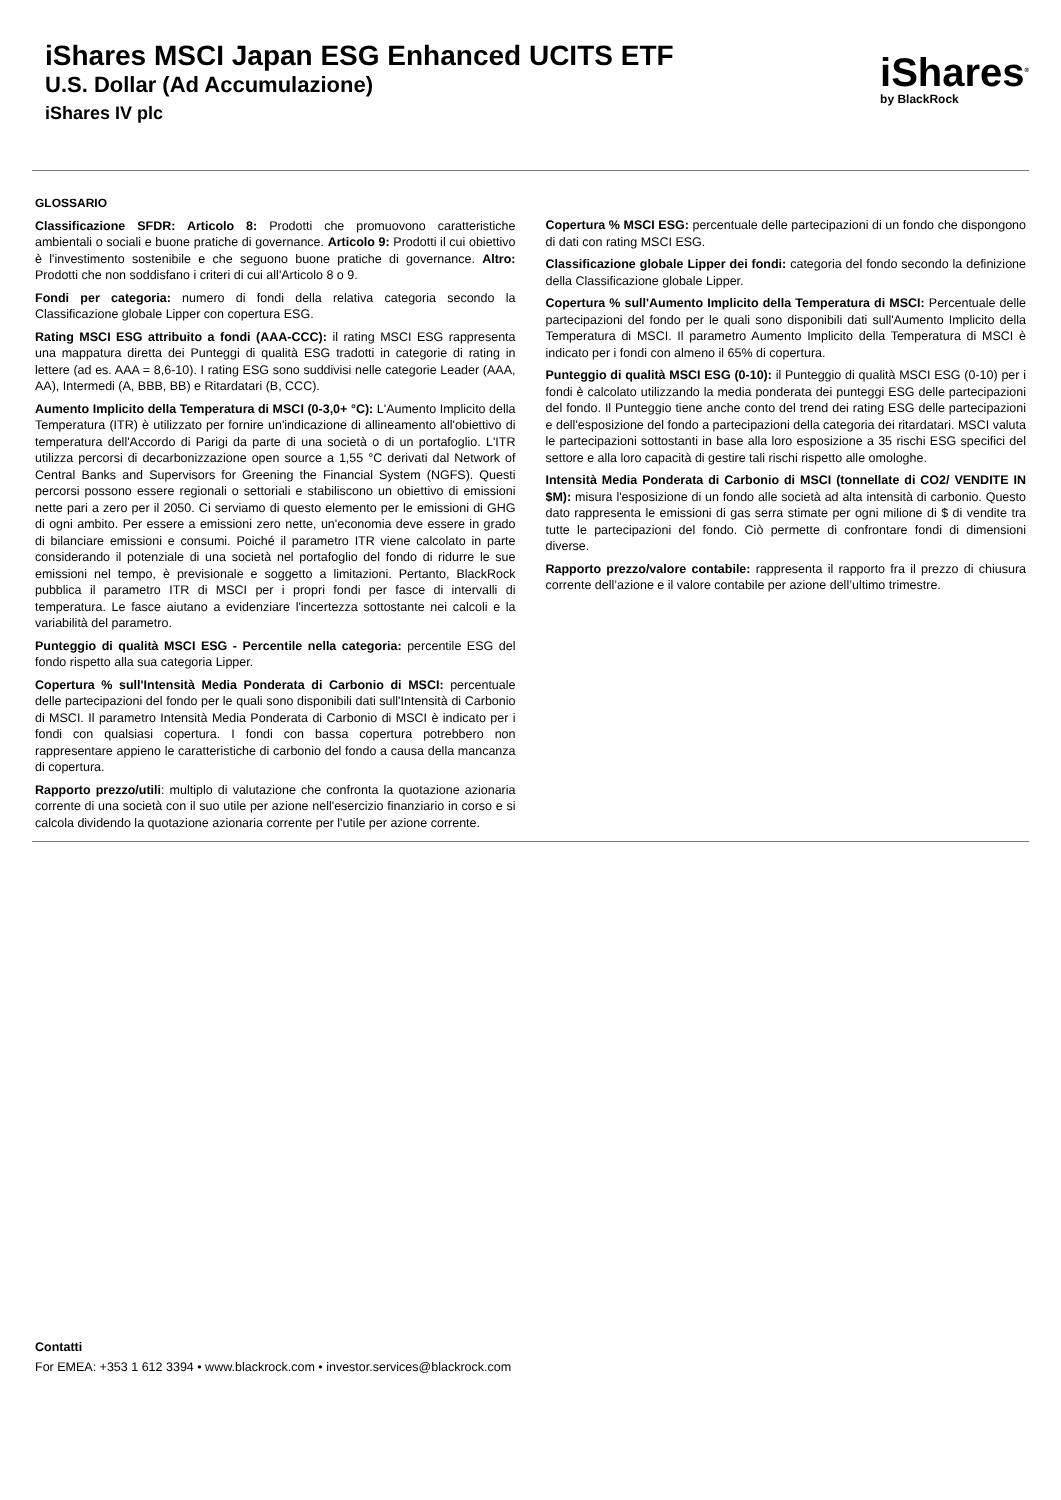iShares MSCI Japan ESG Enhanced UCITS ETF
U.S. Dollar (Ad Accumulazione)
iShares IV plc
iShares<sup>®</sup>
by BlackRock
GLOSSARIO
Classificazione SFDR: Articolo 8: Prodotti che promuovono caratteristiche ambientali o sociali e buone pratiche di governance. Articolo 9: Prodotti il cui obiettivo è l'investimento sostenibile e che seguono buone pratiche di governance. Altro: Prodotti che non soddisfano i criteri di cui all'Articolo 8 o 9.
Fondi per categoria: numero di fondi della relativa categoria secondo la Classificazione globale Lipper con copertura ESG.
Rating MSCI ESG attribuito a fondi (AAA-CCC): il rating MSCI ESG rappresenta una mappatura diretta dei Punteggi di qualità ESG tradotti in categorie di rating in lettere (ad es. AAA = 8,6-10). I rating ESG sono suddivisi nelle categorie Leader (AAA, AA), Intermedi (A, BBB, BB) e Ritardatari (B, CCC).
Aumento Implicito della Temperatura di MSCI (0-3,0+ °C): L'Aumento Implicito della Temperatura (ITR) è utilizzato per fornire un'indicazione di allineamento all'obiettivo di temperatura dell'Accordo di Parigi da parte di una società o di un portafoglio. L'ITR utilizza percorsi di decarbonizzazione open source a 1,55 °C derivati dal Network of Central Banks and Supervisors for Greening the Financial System (NGFS). Questi percorsi possono essere regionali o settoriali e stabiliscono un obiettivo di emissioni nette pari a zero per il 2050. Ci serviamo di questo elemento per le emissioni di GHG di ogni ambito. Per essere a emissioni zero nette, un'economia deve essere in grado di bilanciare emissioni e consumi. Poiché il parametro ITR viene calcolato in parte considerando il potenziale di una società nel portafoglio del fondo di ridurre le sue emissioni nel tempo, è previsionale e soggetto a limitazioni. Pertanto, BlackRock pubblica il parametro ITR di MSCI per i propri fondi per fasce di intervalli di temperatura. Le fasce aiutano a evidenziare l'incertezza sottostante nei calcoli e la variabilità del parametro.
Punteggio di qualità MSCI ESG - Percentile nella categoria: percentile ESG del fondo rispetto alla sua categoria Lipper.
Copertura % sull'Intensità Media Ponderata di Carbonio di MSCI: percentuale delle partecipazioni del fondo per le quali sono disponibili dati sull'Intensità di Carbonio di MSCI. Il parametro Intensità Media Ponderata di Carbonio di MSCI è indicato per i fondi con qualsiasi copertura. I fondi con bassa copertura potrebbero non rappresentare appieno le caratteristiche di carbonio del fondo a causa della mancanza di copertura.
Rapporto prezzo/utili: multiplo di valutazione che confronta la quotazione azionaria corrente di una società con il suo utile per azione nell'esercizio finanziario in corso e si calcola dividendo la quotazione azionaria corrente per l'utile per azione corrente.
Copertura % MSCI ESG: percentuale delle partecipazioni di un fondo che dispongono di dati con rating MSCI ESG.
Classificazione globale Lipper dei fondi: categoria del fondo secondo la definizione della Classificazione globale Lipper.
Copertura % sull'Aumento Implicito della Temperatura di MSCI: Percentuale delle partecipazioni del fondo per le quali sono disponibili dati sull'Aumento Implicito della Temperatura di MSCI. Il parametro Aumento Implicito della Temperatura di MSCI è indicato per i fondi con almeno il 65% di copertura.
Punteggio di qualità MSCI ESG (0-10): il Punteggio di qualità MSCI ESG (0-10) per i fondi è calcolato utilizzando la media ponderata dei punteggi ESG delle partecipazioni del fondo. Il Punteggio tiene anche conto del trend dei rating ESG delle partecipazioni e dell'esposizione del fondo a partecipazioni della categoria dei ritardatari. MSCI valuta le partecipazioni sottostanti in base alla loro esposizione a 35 rischi ESG specifici del settore e alla loro capacità di gestire tali rischi rispetto alle omologhe.
Intensità Media Ponderata di Carbonio di MSCI (tonnellate di CO2/ VENDITE IN $M): misura l'esposizione di un fondo alle società ad alta intensità di carbonio. Questo dato rappresenta le emissioni di gas serra stimate per ogni milione di $ di vendite tra tutte le partecipazioni del fondo. Ciò permette di confrontare fondi di dimensioni diverse.
Rapporto prezzo/valore contabile: rappresenta il rapporto fra il prezzo di chiusura corrente dell’azione e il valore contabile per azione dell’ultimo trimestre.
Contatti
For EMEA: +353 1 612 3394 • www.blackrock.com • investor.services@blackrock.com